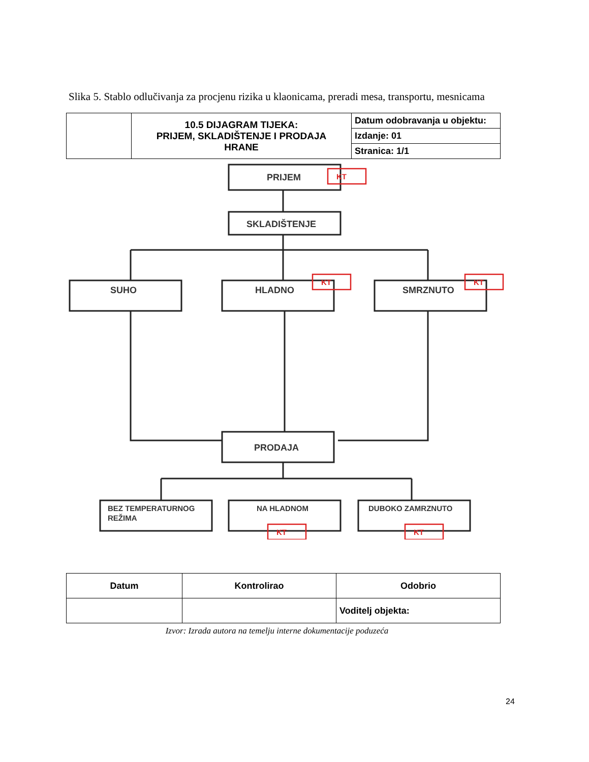Slika 5. Stablo odlučivanja za procjenu rizika u klaonicama, preradi mesa, transportu, mesnicama
| | 10.5 DIJAGRAM TIJEKA: PRIJEM, SKLADIŠTENJE I PRODAJA HRANE | Datum odobravanja u objektu: |
| | | Izdanje: 01 |
| | | Stranica: 1/1 |
PRIJEM
SKLADIŠTENJE
SUHO
HLADNO
SMRZNUTO
PRODAJA
BEZ TEMPERATURNOG
REŽIMA
NA HLADNOM
DUBOKO ZAMRZNUTO
KT
KT
KT
KT
KT
| Datum | Kontrolirao | Odobrio |
| | | Voditelj objekta: |
Izvor: Izrada autora na temelju interne dokumentacije poduzeća
24